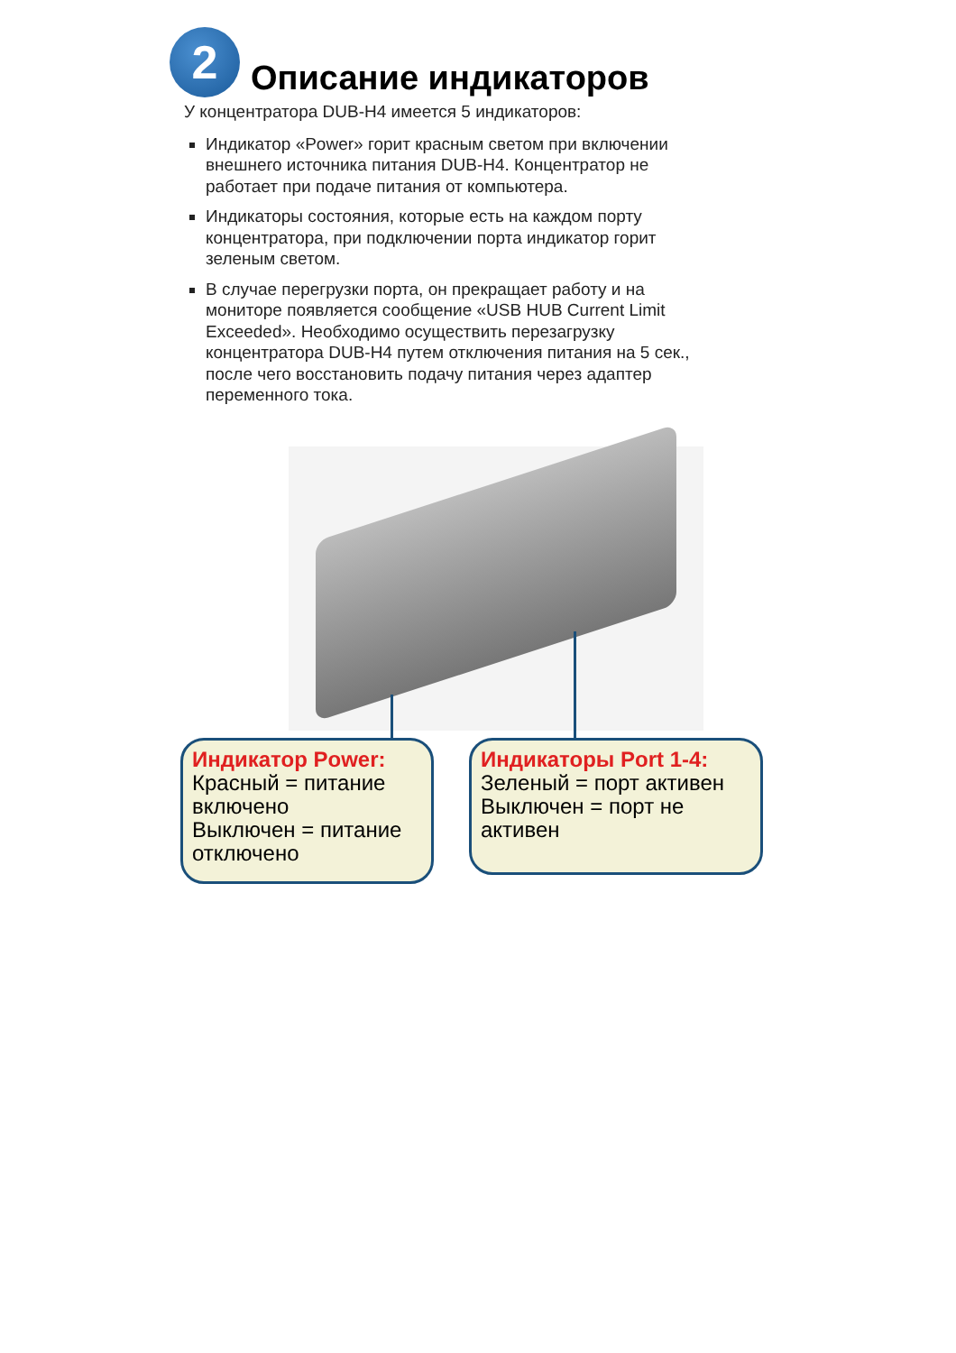2
Описание индикаторов
У концентратора DUB-H4 имеется 5 индикаторов:
Индикатор «Power» горит красным светом при включении внешнего источника питания DUB-H4. Концентратор не работает при подаче питания от компьютера.
Индикаторы состояния, которые есть на каждом порту концентратора, при подключении порта индикатор горит зеленым светом.
В случае перегрузки порта, он прекращает работу и на мониторе появляется сообщение «USB HUB Current Limit Exceeded». Необходимо осуществить перезагрузку концентратора DUB-H4 путем отключения питания на 5 сек., после чего восстановить подачу питания через адаптер переменного тока.
Индикатор Power:
Красный = питание включено
Выключен = питание отключено
Индикаторы Port 1-4:
Зеленый = порт активен
Выключен = порт не активен